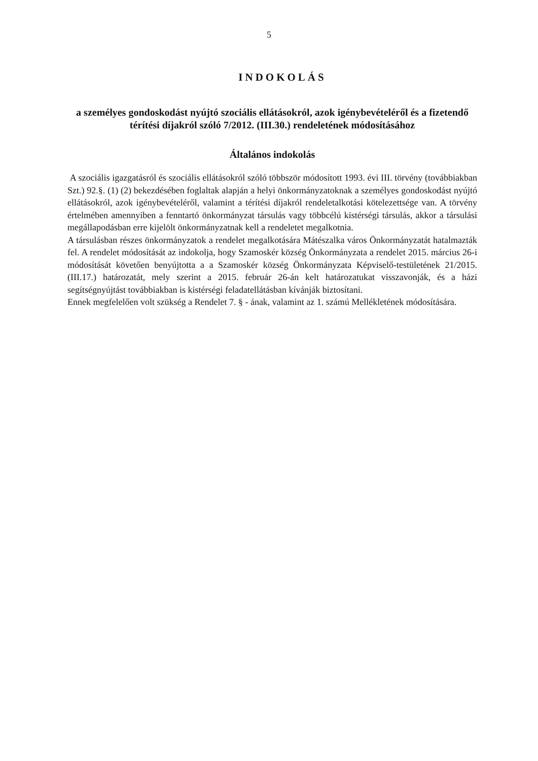5
INDOKOLÁS
a személyes gondoskodást nyújtó szociális ellátásokról, azok igénybevételéről és a fizetendő térítési díjakról szóló 7/2012. (III.30.) rendeletének módosításához
Általános indokolás
A szociális igazgatásról és szociális ellátásokról szóló többször módosított 1993. évi III. törvény (továbbiakban Szt.) 92.§. (1) (2) bekezdésében foglaltak alapján a helyi önkormányzatoknak a személyes gondoskodást nyújtó ellátásokról, azok igénybevételéről, valamint a térítési díjakról rendeletalkotási kötelezettsége van. A törvény értelmében amennyiben a fenntartó önkormányzat társulás vagy többcélú kistérségi társulás, akkor a társulási megállapodásban erre kijelölt önkormányzatnak kell a rendeletet megalkotnia.
A társulásban részes önkormányzatok a rendelet megalkotására Mátészalka város Önkormányzatát hatalmazták fel. A rendelet módosítását az indokolja, hogy Szamoskér község Önkormányzata a rendelet 2015. március 26-i módosítását követően benyújtotta a a Szamoskér község Önkormányzata Képviselő-testületének 21/2015. (III.17.) határozatát, mely szerint a 2015. február 26-án kelt határozatukat visszavonják, és a házi segítségnyújtást továbbiakban is kistérségi feladatellátásban kívánják biztosítani.
Ennek megfelelően volt szükség a Rendelet 7. § - ának, valamint az 1. számú Mellékletének módosítására.